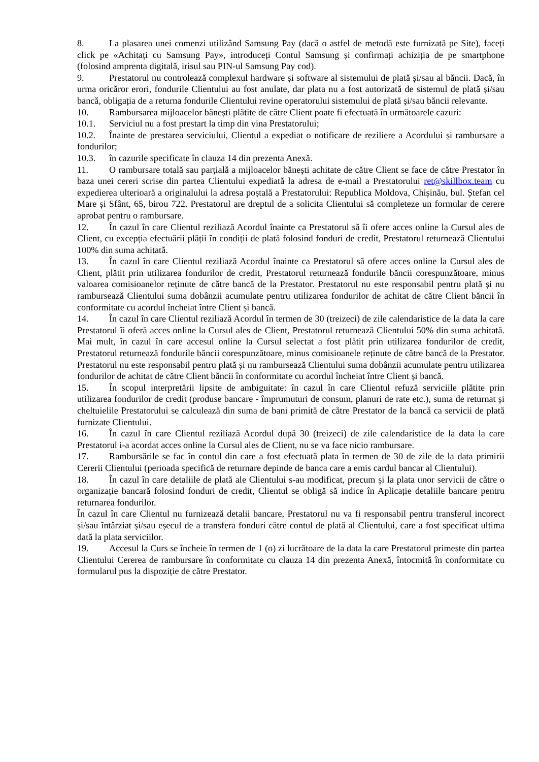8. La plasarea unei comenzi utilizând Samsung Pay (dacă o astfel de metodă este furnizată pe Site), faceți click pe «Achitați cu Samsung Pay», introduceți Contul Samsung și confirmați achiziția de pe smartphone (folosind amprenta digitală, irisul sau PIN-ul Samsung Pay cod).
9. Prestatorul nu controlează complexul hardware și software al sistemului de plată și/sau al băncii. Dacă, în urma oricăror erori, fondurile Clientului au fost anulate, dar plata nu a fost autorizată de sistemul de plată și/sau bancă, obligația de a returna fondurile Clientului revine operatorului sistemului de plată și/sau băncii relevante.
10. Rambursarea mijloacelor bănești plătite de către Client poate fi efectuată în următoarele cazuri:
10.1. Serviciul nu a fost prestart la timp din vina Prestatorului;
10.2. Înainte de prestarea serviciului, Clientul a expediat o notificare de reziliere a Acordului și rambursare a fondurilor;
10.3. în cazurile specificate în clauza 14 din prezenta Anexă.
11. O rambursare totală sau parțială a mijloacelor bănești achitate de către Client se face de către Prestator în baza unei cereri scrise din partea Clientului expediată la adresa de e-mail a Prestatorului ret@skillbox.team cu expedierea ulterioară a originalului la adresa poștală a Prestatorului: Republica Moldova, Chișinău, bul. Ștefan cel Mare și Sfânt, 65, birou 722. Prestatorul are dreptul de a solicita Clientului să completeze un formular de cerere aprobat pentru o rambursare.
12. În cazul în care Clientul reziliază Acordul înainte ca Prestatorul să îi ofere acces online la Cursul ales de Client, cu excepția efectuării plății în condiții de plată folosind fonduri de credit, Prestatorul returnează Clientului 100% din suma achitată.
13. În cazul în care Clientul reziliază Acordul înainte ca Prestatorul să ofere acces online la Cursul ales de Client, plătit prin utilizarea fondurilor de credit, Prestatorul returnează fondurile băncii corespunzătoare, minus valoarea comisioanelor reținute de către bancă de la Prestator. Prestatorul nu este responsabil pentru plată și nu rambursează Clientului suma dobânzii acumulate pentru utilizarea fondurilor de achitat de către Client băncii în conformitate cu acordul încheiat între Client și bancă.
14. În cazul în care Clientul reziliază Acordul în termen de 30 (treizeci) de zile calendaristice de la data la care Prestatorul îi oferă acces online la Cursul ales de Client, Prestatorul returnează Clientului 50% din suma achitată. Mai mult, în cazul în care accesul online la Cursul selectat a fost plătit prin utilizarea fondurilor de credit, Prestatorul returnează fondurile băncii corespunzătoare, minus comisioanele reținute de către bancă de la Prestator. Prestatorul nu este responsabil pentru plată și nu rambursează Clientului suma dobânzii acumulate pentru utilizarea fondurilor de achitat de către Client băncii în conformitate cu acordul încheiat între Client și bancă.
15. În scopul interpretării lipsite de ambiguitate: în cazul în care Clientul refuză serviciile plătite prin utilizarea fondurilor de credit (produse bancare - împrumuturi de consum, planuri de rate etc.), suma de returnat și cheltuielile Prestatorului se calculează din suma de bani primită de către Prestator de la bancă ca servicii de plată furnizate Clientului.
16. În cazul în care Clientul reziliază Acordul după 30 (treizeci) de zile calendaristice de la data la care Prestatorul i-a acordat acces online la Cursul ales de Client, nu se va face nicio rambursare.
17. Rambursările se fac în contul din care a fost efectuată plata în termen de 30 de zile de la data primirii Cererii Clientului (perioada specifică de returnare depinde de banca care a emis cardul bancar al Clientului).
18. În cazul în care detaliile de plată ale Clientului s-au modificat, precum și la plata unor servicii de către o organizație bancară folosind fonduri de credit, Clientul se obligă să indice în Aplicație detaliile bancare pentru returnarea fondurilor.
În cazul în care Clientul nu furnizează detalii bancare, Prestatorul nu va fi responsabil pentru transferul incorect și/sau întârziat și/sau eșecul de a transfera fonduri către contul de plată al Clientului, care a fost specificat ultima dată la plata serviciilor.
19. Accesul la Curs se încheie în termen de 1 (o) zi lucrătoare de la data la care Prestatorul primește din partea Clientului Cererea de rambursare în conformitate cu clauza 14 din prezenta Anexă, întocmită în conformitate cu formularul pus la dispoziție de către Prestator.